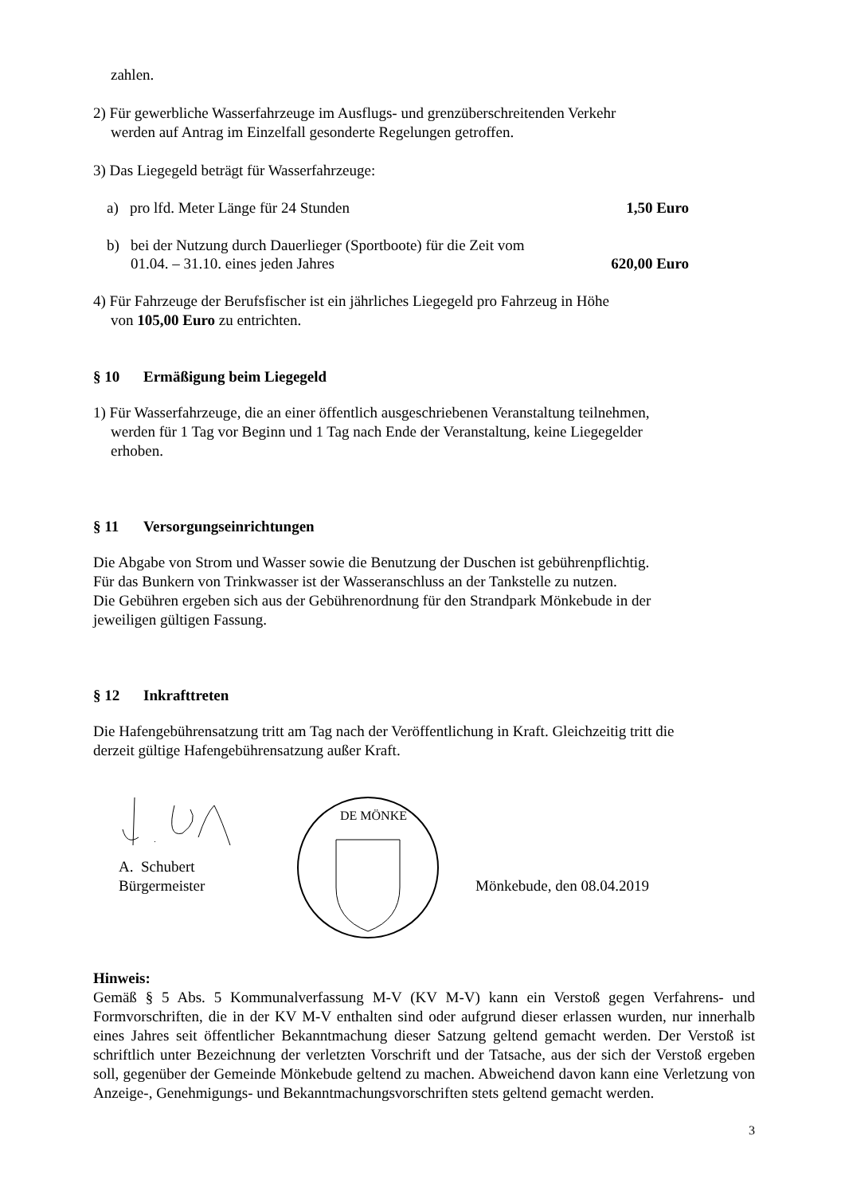zahlen.
2) Für gewerbliche Wasserfahrzeuge im Ausflugs- und grenzüberschreitenden Verkehr
werden auf Antrag im Einzelfall gesonderte Regelungen getroffen.
3) Das Liegegeld beträgt für Wasserfahrzeuge:
a) pro lfd. Meter Länge für 24 Stunden 1,50 Euro
b) bei der Nutzung durch Dauerlieger (Sportboote) für die Zeit vom
01.04. – 31.10. eines jeden Jahres 620,00 Euro
4) Für Fahrzeuge der Berufsfischer ist ein jährliches Liegegeld pro Fahrzeug in Höhe
von 105,00 Euro zu entrichten.
§ 10 Ermäßigung beim Liegegeld
1) Für Wasserfahrzeuge, die an einer öffentlich ausgeschriebenen Veranstaltung teilnehmen,
werden für 1 Tag vor Beginn und 1 Tag nach Ende der Veranstaltung, keine Liegegelder
erhoben.
§ 11 Versorgungseinrichtungen
Die Abgabe von Strom und Wasser sowie die Benutzung der Duschen ist gebührenpflichtig.
Für das Bunkern von Trinkwasser ist der Wasseranschluss an der Tankstelle zu nutzen.
Die Gebühren ergeben sich aus der Gebührenordnung für den Strandpark Mönkebude in der
jeweiligen gültigen Fassung.
§ 12 Inkrafttreten
Die Hafengebührensatzung tritt am Tag nach der Veröffentlichung in Kraft. Gleichzeitig tritt die
derzeit gültige Hafengebührensatzung außer Kraft.
A. Schubert
Bürgermeister
DE MÖNKE
Mönkebude, den 08.04.2019
Hinweis:
Gemäß § 5 Abs. 5 Kommunalverfassung M-V (KV M-V) kann ein Verstoß gegen Verfahrens- und Formvorschriften, die in der KV M-V enthalten sind oder aufgrund dieser erlassen wurden, nur innerhalb eines Jahres seit öffentlicher Bekanntmachung dieser Satzung geltend gemacht werden. Der Verstoß ist schriftlich unter Bezeichnung der verletzten Vorschrift und der Tatsache, aus der sich der Verstoß ergeben soll, gegenüber der Gemeinde Mönkebude geltend zu machen. Abweichend davon kann eine Verletzung von Anzeige-, Genehmigungs- und Bekanntmachungsvorschriften stets geltend gemacht werden.
3